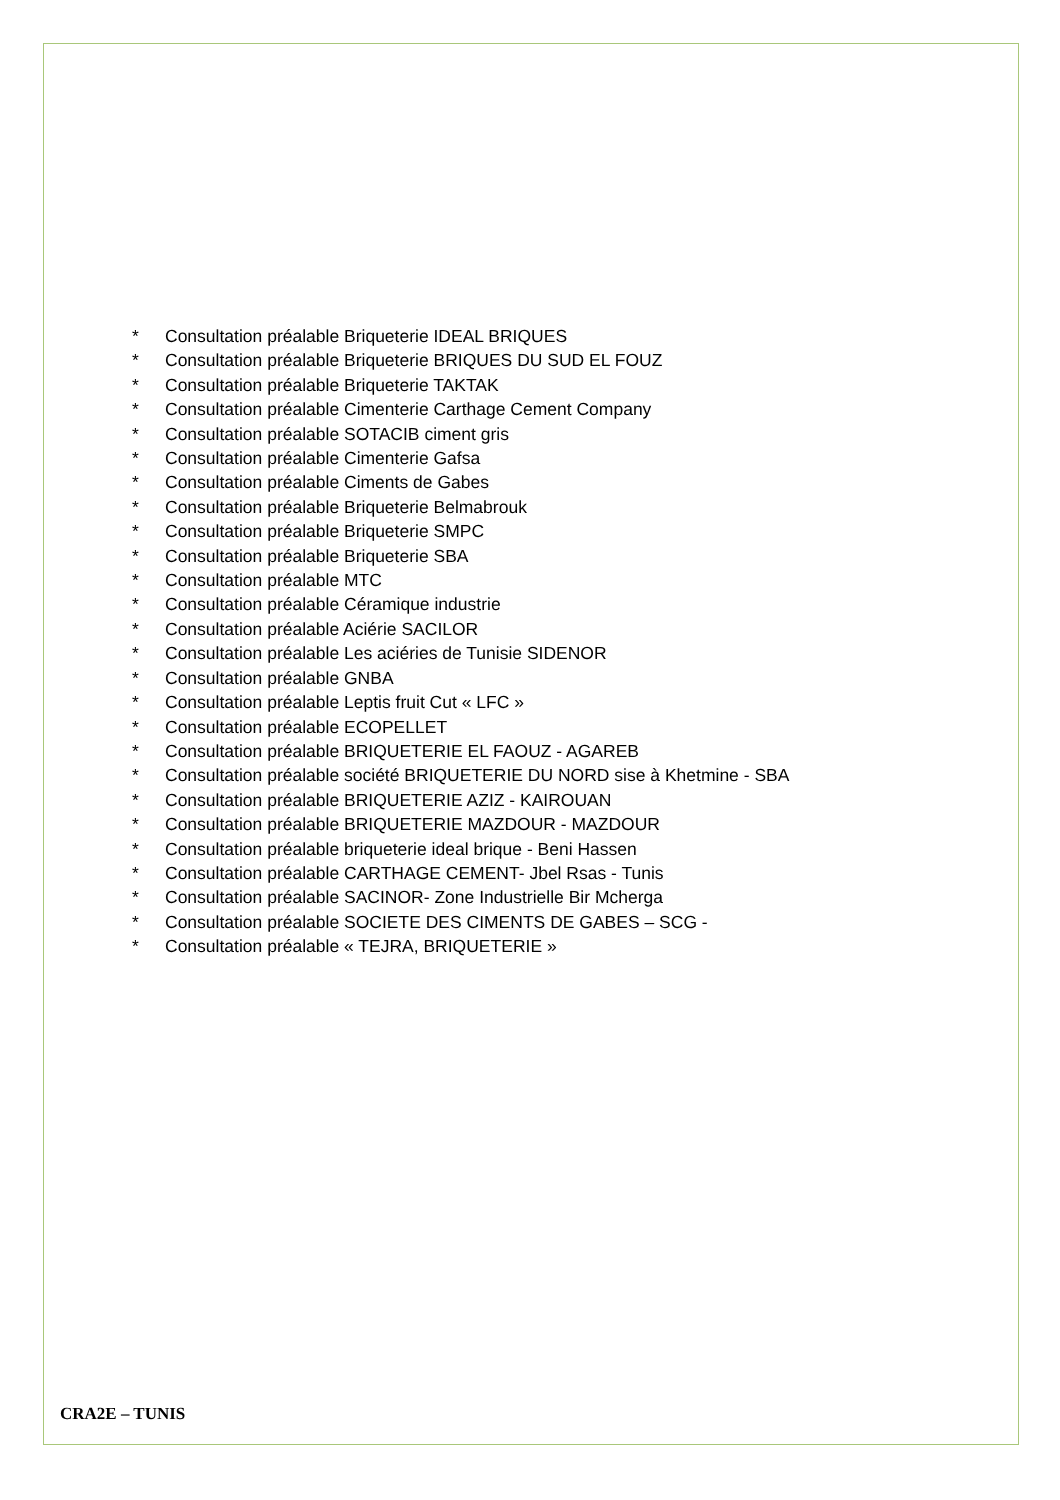* Consultation préalable Briqueterie IDEAL BRIQUES
* Consultation préalable Briqueterie BRIQUES DU SUD EL FOUZ
* Consultation préalable Briqueterie TAKTAK
* Consultation préalable Cimenterie Carthage Cement Company
* Consultation préalable SOTACIB ciment gris
* Consultation préalable Cimenterie Gafsa
* Consultation préalable Ciments de Gabes
* Consultation préalable Briqueterie Belmabrouk
* Consultation préalable Briqueterie SMPC
* Consultation préalable Briqueterie SBA
* Consultation préalable MTC
* Consultation préalable Céramique industrie
* Consultation préalable Aciérie SACILOR
* Consultation préalable Les aciéries de Tunisie SIDENOR
* Consultation préalable GNBA
* Consultation préalable Leptis fruit Cut « LFC »
* Consultation préalable ECOPELLET
* Consultation préalable BRIQUETERIE EL FAOUZ - AGAREB
* Consultation préalable société BRIQUETERIE DU NORD sise à Khetmine - SBA
* Consultation préalable BRIQUETERIE AZIZ - KAIROUAN
* Consultation préalable BRIQUETERIE MAZDOUR - MAZDOUR
* Consultation préalable briqueterie ideal brique - Beni Hassen
* Consultation préalable CARTHAGE CEMENT- Jbel Rsas - Tunis
* Consultation préalable SACINOR- Zone Industrielle Bir Mcherga
* Consultation préalable SOCIETE DES CIMENTS DE GABES – SCG -
* Consultation préalable « TEJRA, BRIQUETERIE »
CRA2E – TUNIS